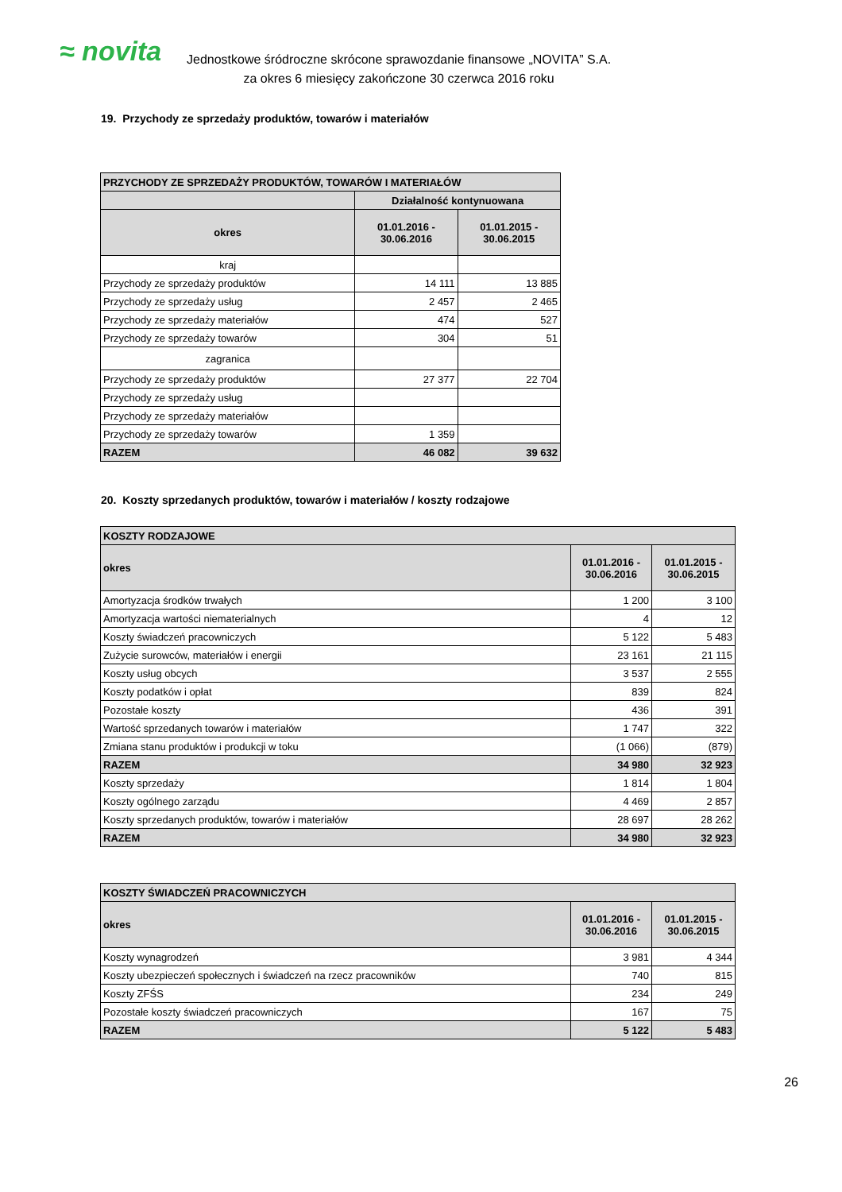≈ novita
Jednostkowe śródroczne skrócone sprawozdanie finansowe „NOVITA” S.A.
za okres 6 miesięcy zakończone 30 czerwca 2016 roku
19. Przychody ze sprzedaży produktów, towarów i materiałów
| PRZYCHODY ZE SPRZEDAŻY PRODUKTÓW, TOWARÓW I MATERIAŁÓW | | |
| --- | --- | --- |
| | Działalność kontynuowana | |
| okres | 01.01.2016 - 30.06.2016 | 01.01.2015 - 30.06.2015 |
| kraj | | |
| Przychody ze sprzedaży produktów | 14 111 | 13 885 |
| Przychody ze sprzedaży usług | 2 457 | 2 465 |
| Przychody ze sprzedaży materiałów | 474 | 527 |
| Przychody ze sprzedaży towarów | 304 | 51 |
| zagranica | | |
| Przychody ze sprzedaży produktów | 27 377 | 22 704 |
| Przychody ze sprzedaży usług | | |
| Przychody ze sprzedaży materiałów | | |
| Przychody ze sprzedaży towarów | 1 359 | |
| RAZEM | 46 082 | 39 632 |
20. Koszty sprzedanych produktów, towarów i materiałów / koszty rodzajowe
| KOSZTY RODZAJOWE | | |
| --- | --- | --- |
| okres | 01.01.2016 - 30.06.2016 | 01.01.2015 - 30.06.2015 |
| Amortyzacja środków trwałych | 1 200 | 3 100 |
| Amortyzacja wartości niematerialnych | 4 | 12 |
| Koszty świadczeń pracowniczych | 5 122 | 5 483 |
| Zużycie surowców, materiałów i energii | 23 161 | 21 115 |
| Koszty usług obcych | 3 537 | 2 555 |
| Koszty podatków i opłat | 839 | 824 |
| Pozostałe koszty | 436 | 391 |
| Wartość sprzedanych towarów i materiałów | 1 747 | 322 |
| Zmiana stanu produktów i produkcji w toku | (1 066) | (879) |
| RAZEM | 34 980 | 32 923 |
| Koszty sprzedaży | 1 814 | 1 804 |
| Koszty ogólnego zarządu | 4 469 | 2 857 |
| Koszty sprzedanych produktów, towarów i materiałów | 28 697 | 28 262 |
| RAZEM | 34 980 | 32 923 |
| KOSZTY ŚWIADCZEŃ PRACOWNICZYCH | | |
| --- | --- | --- |
| okres | 01.01.2016 - 30.06.2016 | 01.01.2015 - 30.06.2015 |
| Koszty wynagrodzeń | 3 981 | 4 344 |
| Koszty ubezpieczeń społecznych i świadczeń na rzecz pracowników | 740 | 815 |
| Koszty ZFŚS | 234 | 249 |
| Pozostałe koszty świadczeń pracowniczych | 167 | 75 |
| RAZEM | 5 122 | 5 483 |
26